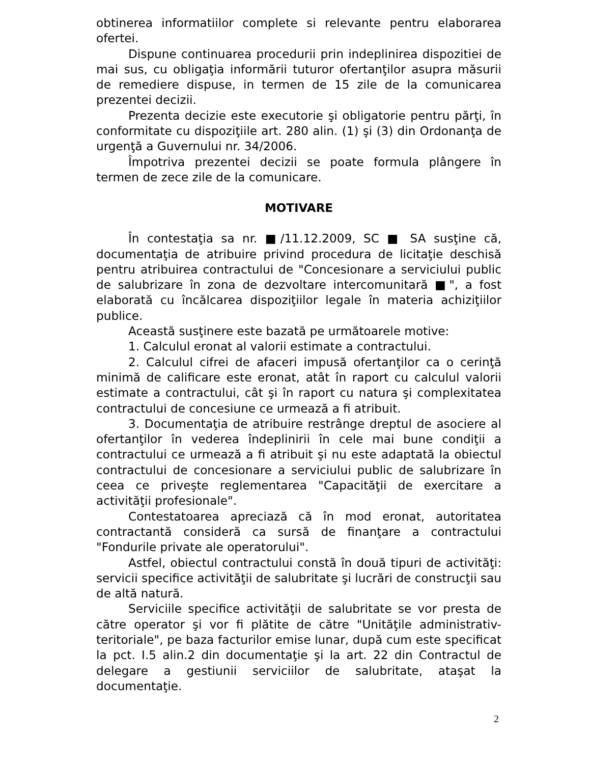obtinerea informatiilor complete si relevante pentru elaborarea ofertei.
Dispune continuarea procedurii prin indeplinirea dispozitiei de mai sus, cu obligaţia informării tuturor ofertanţilor asupra măsurii de remediere dispuse, in termen de 15 zile de la comunicarea prezentei decizii.
Prezenta decizie este executorie şi obligatorie pentru părţi, în conformitate cu dispoziţiile art. 280 alin. (1) şi (3) din Ordonanţa de urgenţă a Guvernului nr. 34/2006.
Împotriva prezentei decizii se poate formula plângere în termen de zece zile de la comunicare.
MOTIVARE
În contestaţia sa nr. ■/11.12.2009, SC ■ SA susţine că, documentaţia de atribuire privind procedura de licitaţie deschisă pentru atribuirea contractului de "Concesionare a serviciului public de salubrizare în zona de dezvoltare intercomunitară ■", a fost elaborată cu încălcarea dispoziţiilor legale în materia achiziţiilor publice.
Această susţinere este bazată pe următoarele motive:
1. Calculul eronat al valorii estimate a contractului.
2. Calculul cifrei de afaceri impusă ofertanţilor ca o cerinţă minimă de calificare este eronat, atât în raport cu calculul valorii estimate a contractului, cât şi în raport cu natura şi complexitatea contractului de concesiune ce urmează a fi atribuit.
3. Documentaţia de atribuire restrânge dreptul de asociere al ofertanţilor în vederea îndeplinirii în cele mai bune condiţii a contractului ce urmează a fi atribuit şi nu este adaptată la obiectul contractului de concesionare a serviciului public de salubrizare în ceea ce priveşte reglementarea "Capacităţii de exercitare a activităţii profesionale".
Contestatoarea apreciază că în mod eronat, autoritatea contractantă consideră ca sursă de finanţare a contractului "Fondurile private ale operatorului".
Astfel, obiectul contractului constă în două tipuri de activităţi: servicii specifice activităţii de salubritate şi lucrări de construcţii sau de altă natură.
Serviciile specifice activităţii de salubritate se vor presta de către operator şi vor fi plătite de către "Unităţile administrativ-teritoriale", pe baza facturilor emise lunar, după cum este specificat la pct. I.5 alin.2 din documentaţie şi la art. 22 din Contractul de delegare a gestiunii serviciilor de salubritate, ataşat la documentaţie.
2